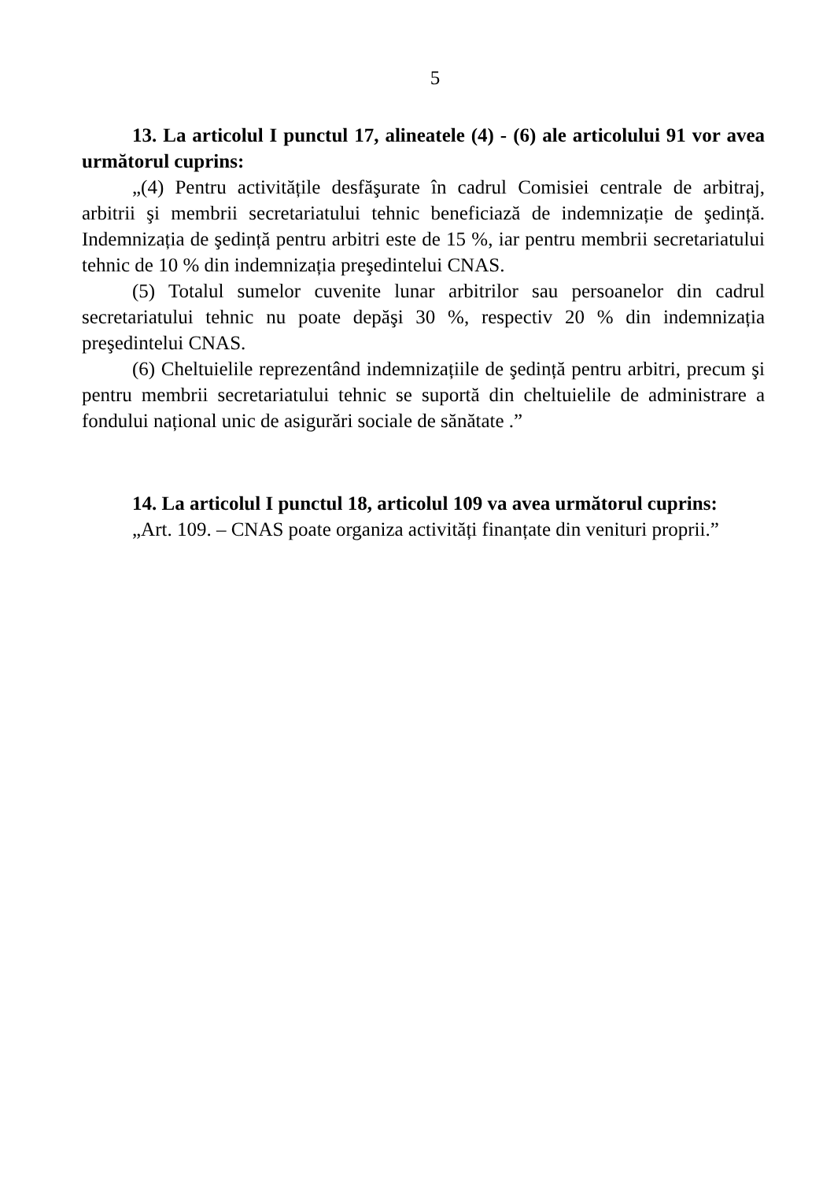5
13. La articolul I punctul 17, alineatele (4) - (6) ale articolului 91 vor avea următorul cuprins:
„(4) Pentru activitățile desfăşurate în cadrul Comisiei centrale de arbitraj, arbitrii şi membrii secretariatului tehnic beneficiază de indemnizație de şedință. Indemnizația de şedință pentru arbitri este de 15 %, iar pentru membrii secretariatului tehnic de 10 % din indemnizația preşedintelui CNAS.
(5) Totalul sumelor cuvenite lunar arbitrilor sau persoanelor din cadrul secretariatului tehnic nu poate depăşi 30 %, respectiv 20 % din indemnizația preşedintelui CNAS.
(6) Cheltuielile reprezentând indemnizațiile de şedință pentru arbitri, precum şi pentru membrii secretariatului tehnic se suportă din cheltuielile de administrare a fondului național unic de asigurări sociale de sănătate .”
14. La articolul I punctul 18, articolul 109 va avea următorul cuprins:
„Art. 109. – CNAS poate organiza activități finanțate din venituri proprii.”